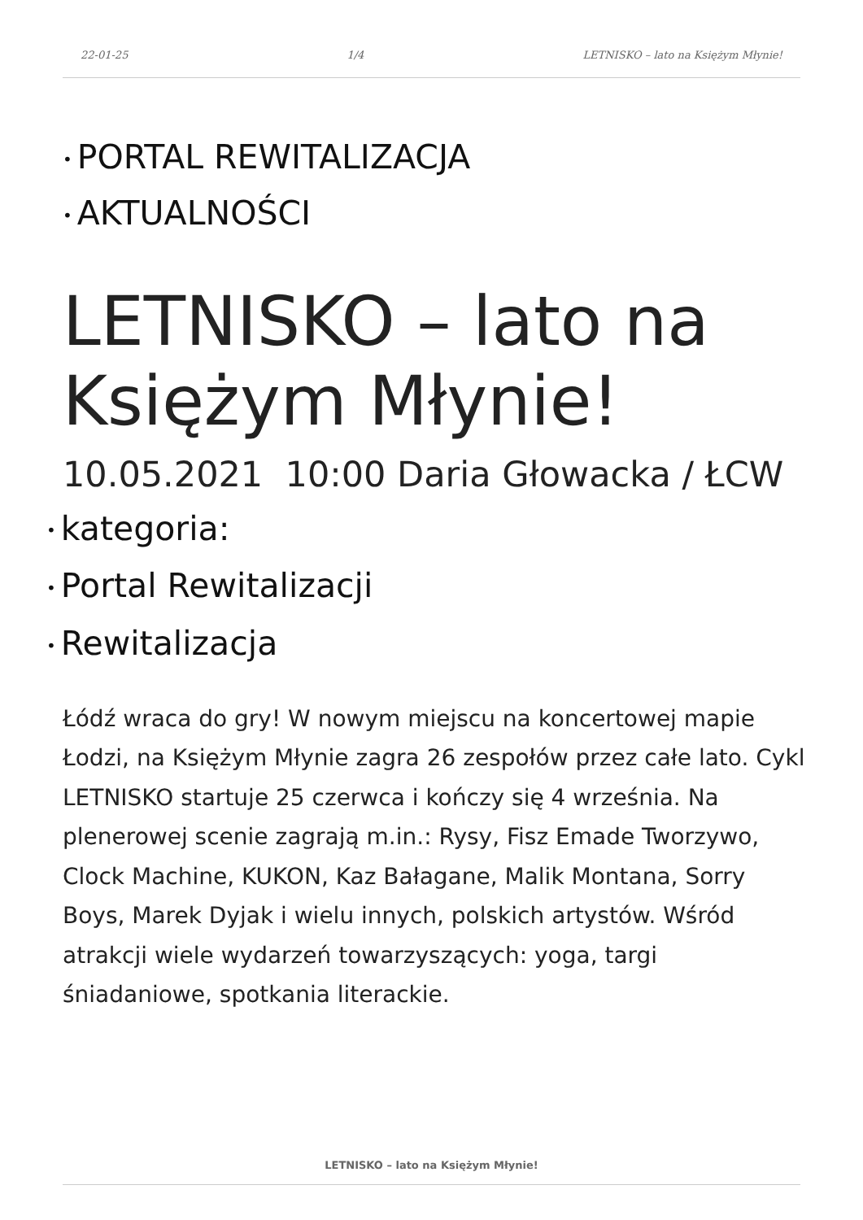22-01-25 1/4 LETNISKO – lato na Księżym Młynie!
• PORTAL REWITALIZACJA
• AKTUALNOŚCI
LETNISKO – lato na Księżym Młynie!
10.05.2021 10:00 Daria Głowacka / ŁCW
• kategoria:
• Portal Rewitalizacji
• Rewitalizacja
Łódź wraca do gry! W nowym miejscu na koncertowej mapie Łodzi, na Księżym Młynie zagra 26 zespołów przez całe lato. Cykl LETNISKO startuje 25 czerwca i kończy się 4 września. Na plenerowej scenie zagrają m.in.: Rysy, Fisz Emade Tworzywo, Clock Machine, KUKON, Kaz Bałagane, Malik Montana, Sorry Boys, Marek Dyjak i wielu innych, polskich artystów. Wśród atrakcji wiele wydarzeń towarzyszących: yoga, targi śniadaniowe, spotkania literackie.
LETNISKO – lato na Księżym Młynie!